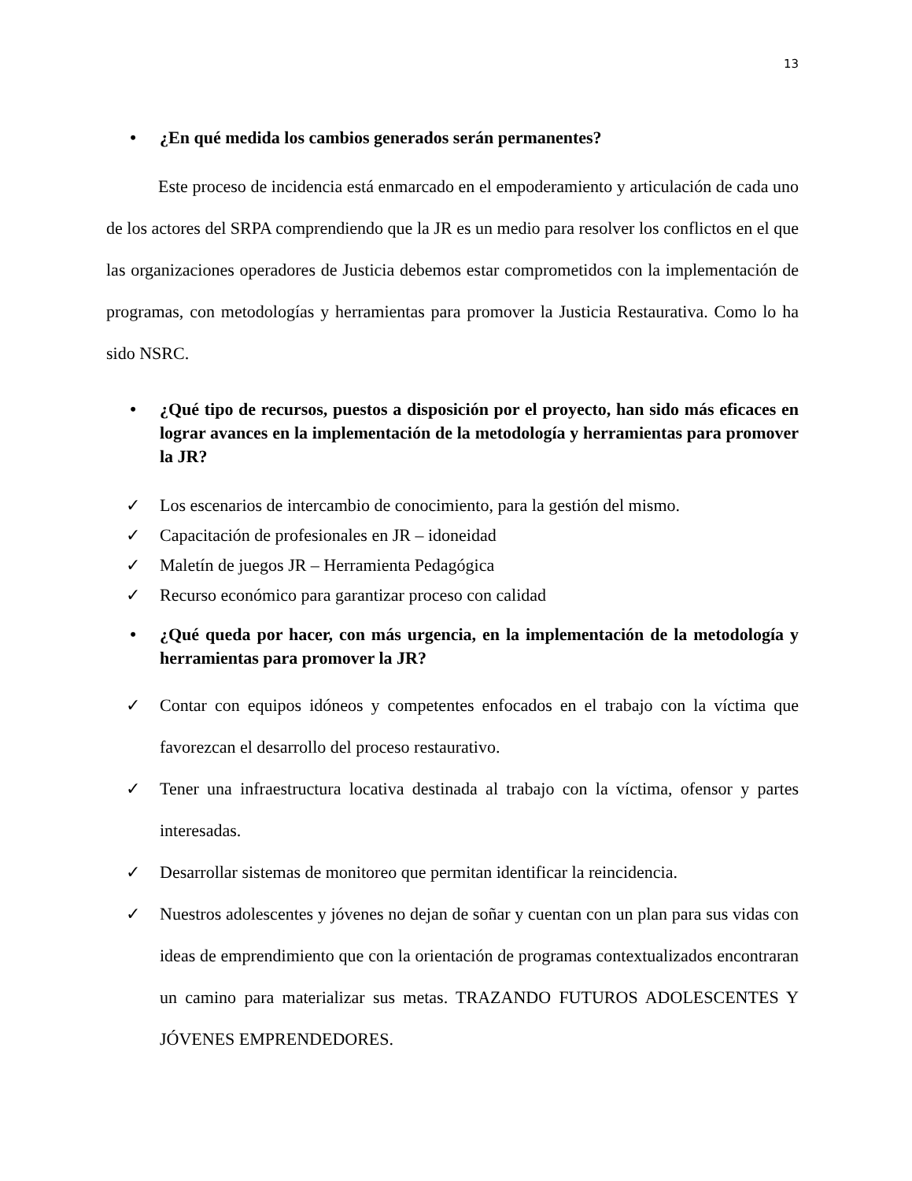13
• ¿En qué medida los cambios generados serán permanentes?
Este proceso de incidencia está enmarcado en el empoderamiento y articulación de cada uno de los actores del SRPA comprendiendo que la JR es un medio para resolver los conflictos en el que las organizaciones operadores de Justicia debemos estar comprometidos con la implementación de programas, con metodologías y herramientas para promover la Justicia Restaurativa. Como lo ha sido NSRC.
• ¿Qué tipo de recursos, puestos a disposición por el proyecto, han sido más eficaces en lograr avances en la implementación de la metodología y herramientas para promover la JR?
✓ Los escenarios de intercambio de conocimiento, para la gestión del mismo.
✓ Capacitación de profesionales en JR – idoneidad
✓ Maletín de juegos JR – Herramienta Pedagógica
✓ Recurso económico para garantizar proceso con calidad
• ¿Qué queda por hacer, con más urgencia, en la implementación de la metodología y herramientas para promover la JR?
✓ Contar con equipos idóneos y competentes enfocados en el trabajo con la víctima que favorezcan el desarrollo del proceso restaurativo.
✓ Tener una infraestructura locativa destinada al trabajo con la víctima, ofensor y partes interesadas.
✓ Desarrollar sistemas de monitoreo que permitan identificar la reincidencia.
✓ Nuestros adolescentes y jóvenes no dejan de soñar y cuentan con un plan para sus vidas con ideas de emprendimiento que con la orientación de programas contextualizados encontraran un camino para materializar sus metas. TRAZANDO FUTUROS ADOLESCENTES Y JÓVENES EMPRENDEDORES.